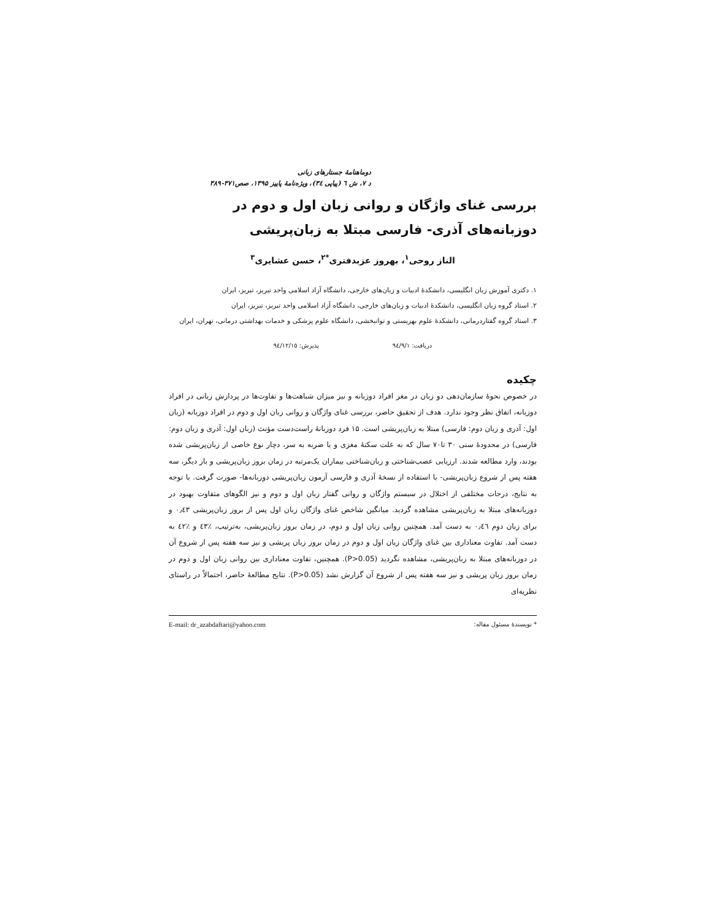دوماهنامهٔ جستارهای زبانی
د ۷، ش ٦ (پیاپی ٣٤)، ویژه‌نامهٔ پاییز ۱۳۹۵، صص۳۷۱-۳۸۹
بررسی غنای واژگان و روانی زبان اول و دوم در دوزبانه‌های آذری- فارسی مبتلا به زبان‌پریشی
الناز روحی<sup>۱</sup>، بهروز عزبدفتری<sup>*۲</sup>، حسن عشایری<sup>۳</sup>
۱. دکتری آموزش زبان انگلیسی، دانشکدهٔ ادبیات و زبان‌های خارجی، دانشگاه آزاد اسلامی واحد تبریز، تبریز، ایران
۲. استاد گروه زبان انگلیسی، دانشکدهٔ ادبیات و زبان‌های خارجی، دانشگاه آزاد اسلامی واحد تبریز، تبریز، ایران
۳. استاد گروه گفتاردرمانی، دانشکدهٔ علوم بهزیستی و توانبخشی، دانشگاه علوم پزشکی و خدمات بهداشتی درمانی، تهران، ایران
دریافت: ٩٤/٩/١ پذیرش: ٩٤/١٢/١٥
چکیده
در خصوص نحوهٔ سازمان‌دهی دو زبان در مغز افراد دوزبانه و نیز میزان شباهت‌ها و تفاوت‌ها در پردازش زبانی در افراد دوزبانه، اتفاق نظر وجود ندارد. هدف از تحقیق حاضر، بررسی غنای واژگان و روانی زبان اول و دوم در افراد دوزبانه (زبان اول: آذری و زبان دوم: فارسی) مبتلا به زبان‌پریشی است. ۱۵ فرد دوزبانهٔ راست‌دست مؤنث (زبان اول: آذری و زبان دوم: فارسی) در محدودهٔ سنی ۳۰ تا۷۰ سال که به علت سکتهٔ مغزی و یا ضربه به سر، دچار نوع خاصی از زبان‌پریشی شده بودند، وارد مطالعه شدند. ارزیابی عصب‌شناختی و زبان‌شناختی بیماران یک‌مرتبه در زمان بروز زبان‌پریشی و بار دیگر، سه هفته پس از شروع زبان‌پریشی- با استفاده از نسخهٔ آذری و فارسی آزمون زبان‌پریشی دوزبانه‌ها- صورت گرفت. با توجه به نتایج، درجات مختلفی از اختلال در سیستم واژگان و روانی گفتار زبان اول و دوم و نیز الگوهای متفاوت بهبود در دوزبانه‌های مبتلا به زبان‌پریشی مشاهده گردید. میانگین شاخص غنای واژگان زبان اول پس از بروز زبان‌پریشی ۰٫٤٣ و برای زبان دوم ۰٫٤٦ به دست آمد. همچنین روانی زبان اول و دوم، در زمان بروز زبان‌پریشی، به‌ترتیب، ٪٤٣ و ٪٤٢ به دست آمد. تفاوت معناداری بین غنای واژگان زبان اول و دوم در زمان بروز زبان پریشی و نیز سه هفته پس از شروع آن در دوزبانه‌های مبتلا به زبان‌پریشی، مشاهده نگردید (P>0.05). همچنین، تفاوت معناداری بین روانی زبان اول و دوم در زمان بروز زبان پریشی و نیز سه هفته پس از شروع آن گزارش نشد (P>0.05). نتایج مطالعهٔ حاضر، احتمالاً در راستای نظریه‌ای
* نویسندهٔ مسئول مقاله: E-mail: dr_azabdaftari@yahoo.com